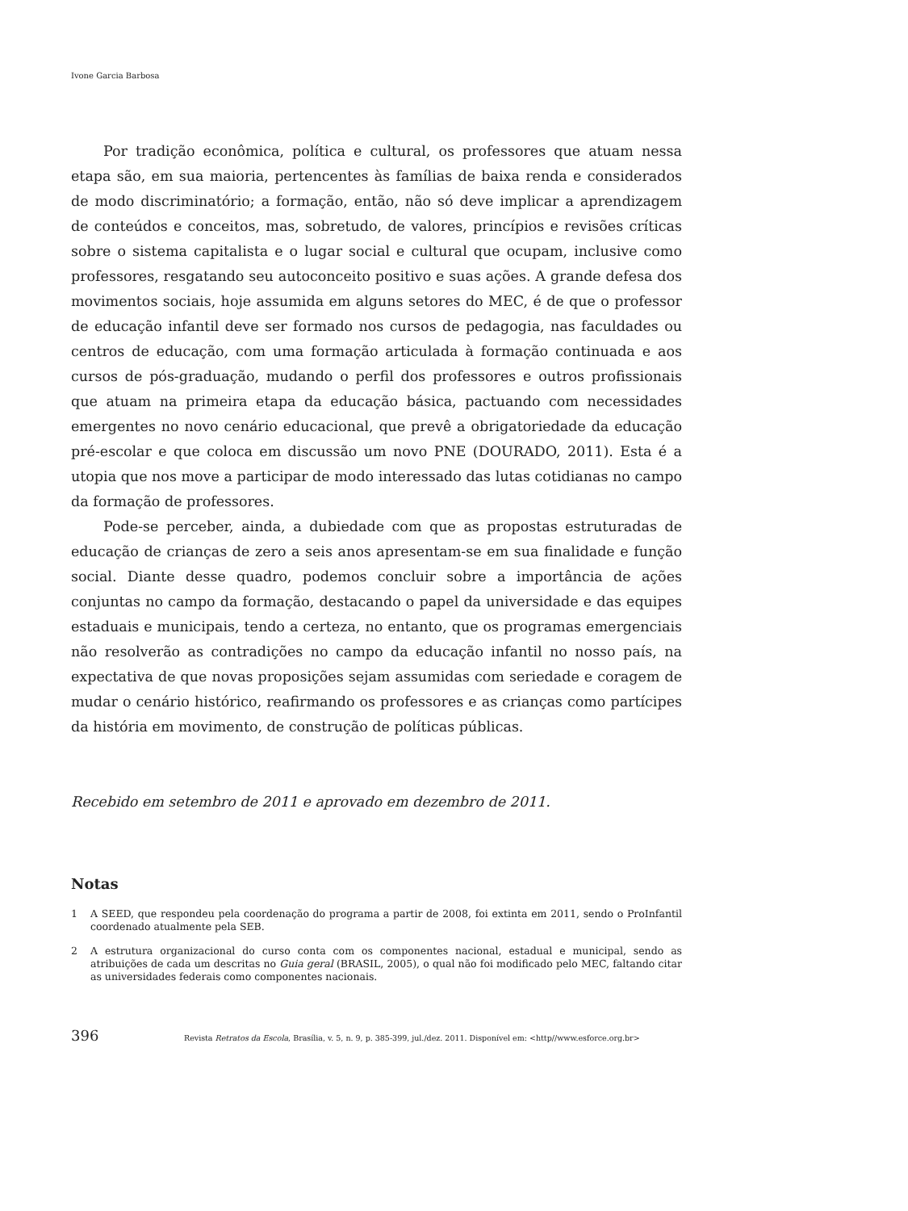Ivone Garcia Barbosa
Por tradição econômica, política e cultural, os professores que atuam nessa etapa são, em sua maioria, pertencentes às famílias de baixa renda e considerados de modo discriminatório; a formação, então, não só deve implicar a aprendizagem de conteúdos e conceitos, mas, sobretudo, de valores, princípios e revisões críticas sobre o sistema capitalista e o lugar social e cultural que ocupam, inclusive como professores, resgatando seu autoconceito positivo e suas ações. A grande defesa dos movimentos sociais, hoje assumida em alguns setores do MEC, é de que o professor de educação infantil deve ser formado nos cursos de pedagogia, nas faculdades ou centros de educação, com uma formação articulada à formação continuada e aos cursos de pós-graduação, mudando o perfil dos professores e outros profissionais que atuam na primeira etapa da educação básica, pactuando com necessidades emergentes no novo cenário educacional, que prevê a obrigatoriedade da educação pré-escolar e que coloca em discussão um novo PNE (DOURADO, 2011). Esta é a utopia que nos move a participar de modo interessado das lutas cotidianas no campo da formação de professores.
Pode-se perceber, ainda, a dubiedade com que as propostas estruturadas de educação de crianças de zero a seis anos apresentam-se em sua finalidade e função social. Diante desse quadro, podemos concluir sobre a importância de ações conjuntas no campo da formação, destacando o papel da universidade e das equipes estaduais e municipais, tendo a certeza, no entanto, que os programas emergenciais não resolverão as contradições no campo da educação infantil no nosso país, na expectativa de que novas proposições sejam assumidas com seriedade e coragem de mudar o cenário histórico, reafirmando os professores e as crianças como partícipes da história em movimento, de construção de políticas públicas.
Recebido em setembro de 2011 e aprovado em dezembro de 2011.
Notas
1 A SEED, que respondeu pela coordenação do programa a partir de 2008, foi extinta em 2011, sendo o ProInfantil coordenado atualmente pela SEB.
2 A estrutura organizacional do curso conta com os componentes nacional, estadual e municipal, sendo as atribuições de cada um descritas no Guia geral (BRASIL, 2005), o qual não foi modificado pelo MEC, faltando citar as universidades federais como componentes nacionais.
396
Revista Retratos da Escola, Brasília, v. 5, n. 9, p. 385-399, jul./dez. 2011. Disponível em: <http//www.esforce.org.br>